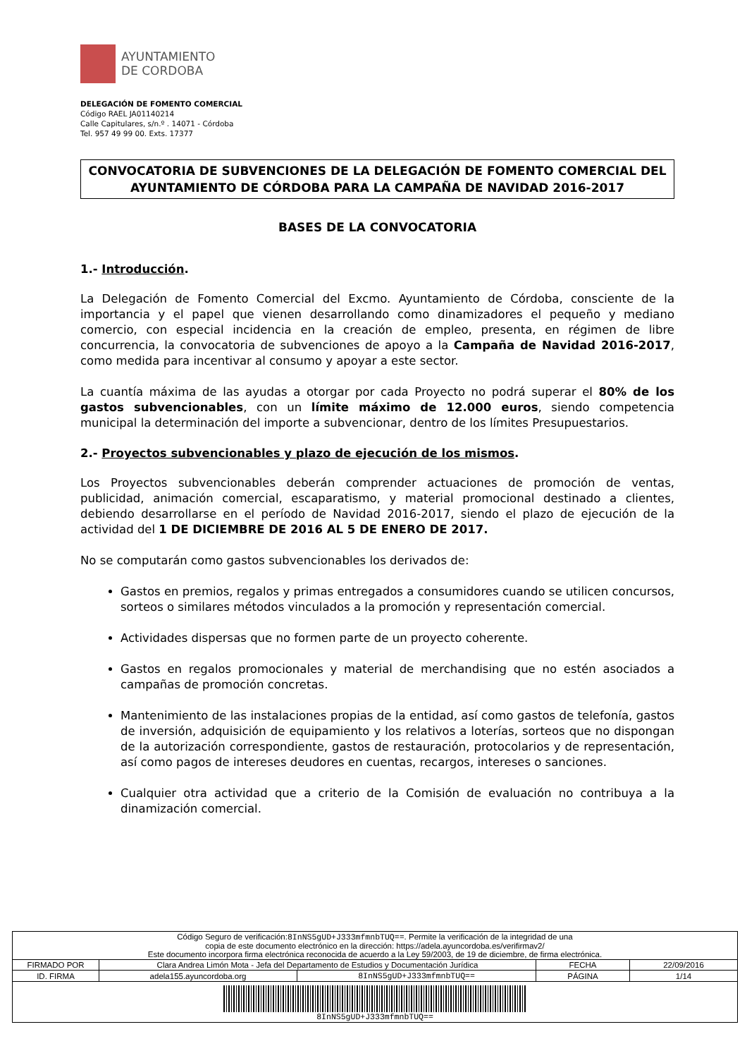AYUNTAMIENTO
DE CORDOBA
DELEGACIÓN DE FOMENTO COMERCIAL
Código RAEL JA01140214
Calle Capitulares, s/n.º . 14071 - Córdoba
Tel. 957 49 99 00. Exts. 17377
CONVOCATORIA DE SUBVENCIONES DE LA DELEGACIÓN DE FOMENTO COMERCIAL DEL AYUNTAMIENTO DE CÓRDOBA PARA LA CAMPAÑA DE NAVIDAD 2016-2017
BASES DE LA CONVOCATORIA
1.- Introducción.
La Delegación de Fomento Comercial del Excmo. Ayuntamiento de Córdoba, consciente de la importancia y el papel que vienen desarrollando como dinamizadores el pequeño y mediano comercio, con especial incidencia en la creación de empleo, presenta, en régimen de libre concurrencia, la convocatoria de subvenciones de apoyo a la Campaña de Navidad 2016-2017, como medida para incentivar al consumo y apoyar a este sector.
La cuantía máxima de las ayudas a otorgar por cada Proyecto no podrá superar el 80% de los gastos subvencionables, con un límite máximo de 12.000 euros, siendo competencia municipal la determinación del importe a subvencionar, dentro de los límites Presupuestarios.
2.- Proyectos subvencionables y plazo de ejecución de los mismos.
Los Proyectos subvencionables deberán comprender actuaciones de promoción de ventas, publicidad, animación comercial, escaparatismo, y material promocional destinado a clientes, debiendo desarrollarse en el período de Navidad 2016-2017, siendo el plazo de ejecución de la actividad del 1 DE DICIEMBRE DE 2016 AL 5 DE ENERO DE 2017.
No se computarán como gastos subvencionables los derivados de:
Gastos en premios, regalos y primas entregados a consumidores cuando se utilicen concursos, sorteos o similares métodos vinculados a la promoción y representación comercial.
Actividades dispersas que no formen parte de un proyecto coherente.
Gastos en regalos promocionales y material de merchandising que no estén asociados a campañas de promoción concretas.
Mantenimiento de las instalaciones propias de la entidad, así como gastos de telefonía, gastos de inversión, adquisición de equipamiento y los relativos a loterías, sorteos que no dispongan de la autorización correspondiente, gastos de restauración, protocolarios y de representación, así como pagos de intereses deudores en cuentas, recargos, intereses o sanciones.
Cualquier otra actividad que a criterio de la Comisión de evaluación no contribuya a la dinamización comercial.
| Código Seguro de verificación: 8InNS5gUD+J333mfmnbTUQ== . Permite la verificación de la integridad de una copia de este documento electrónico en la dirección: https://adela.ayuncordoba.es/verifirmav2/ Este documento incorpora firma electrónica reconocida de acuerdo a la Ley 59/2003, de 19 de diciembre, de firma electrónica. | | | | |
| FIRMADO POR | Clara Andrea Limón Mota - Jefa del Departamento de Estudios y Documentación Jurídica | | FECHA | 22/09/2016 |
| ID. FIRMA | adela155.ayuncordoba.org | 8InNS5gUD+J333mfmnbTUQ== | PÁGINA | 1/14 |
| 8InNS5gUD+J333mfmnbTUQ== | | | | |